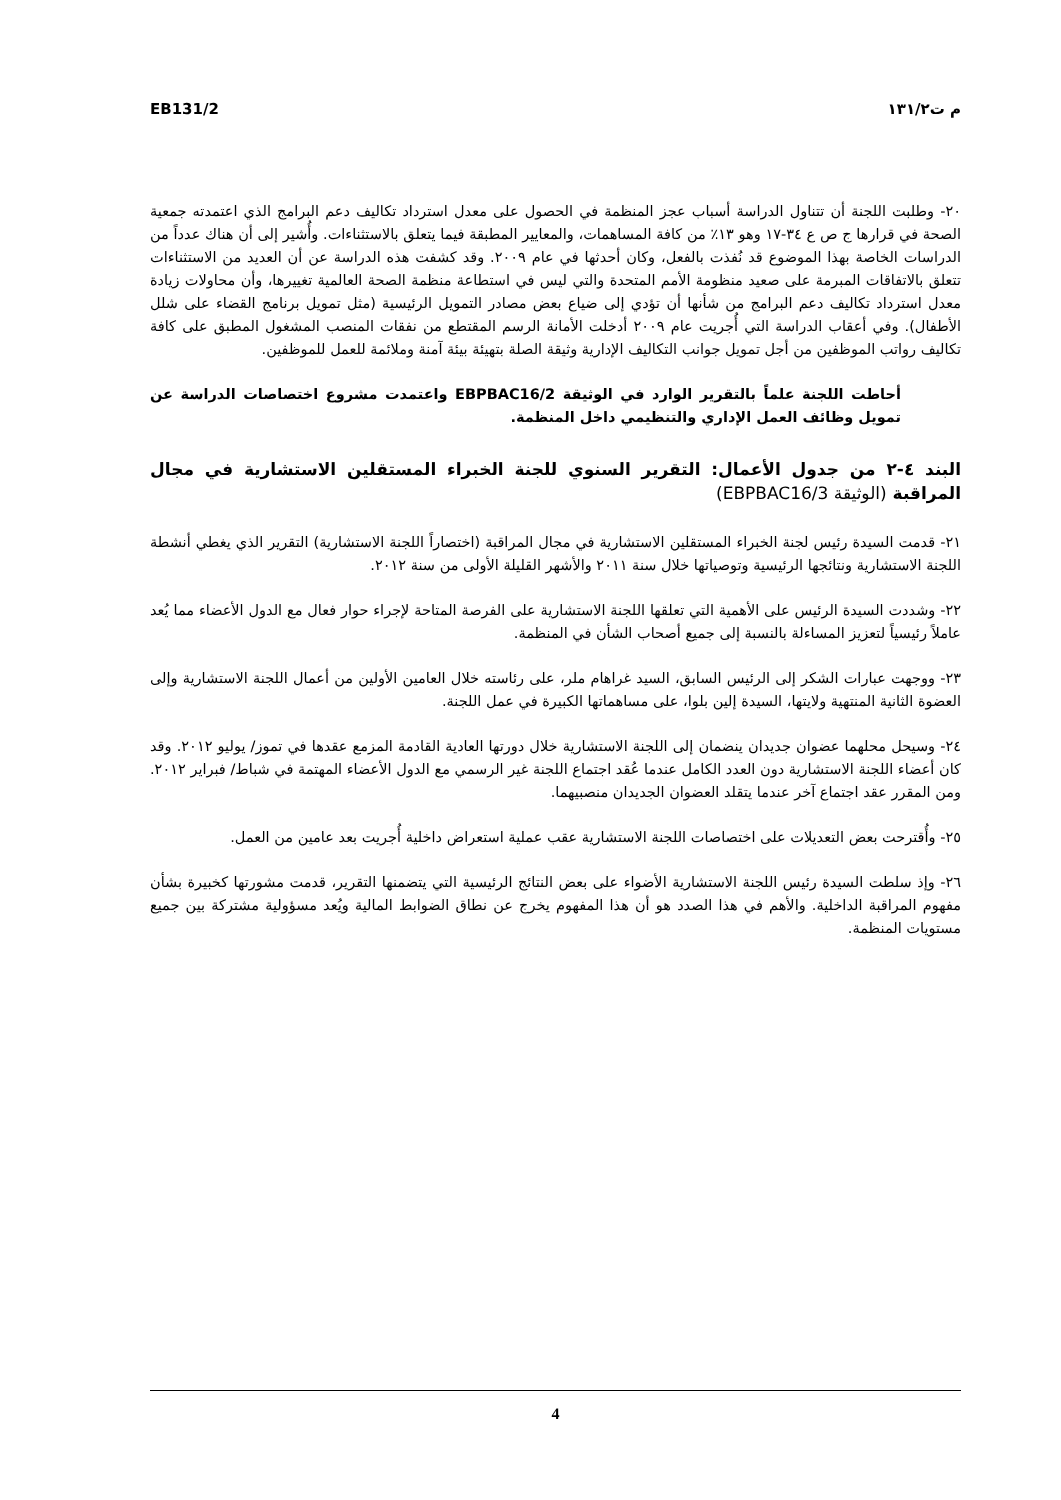EB131/2 م ت١٣١/٢
٢٠- وطلبت اللجنة أن تتناول الدراسة أسباب عجز المنظمة في الحصول على معدل استرداد تكاليف دعم البرامج الذي اعتمدته جمعية الصحة في قرارها ج ص ع ٣٤-١٧ وهو ١٣٪ من كافة المساهمات، والمعايير المطبقة فيما يتعلق بالاستثناءات. وأُشير إلى أن هناك عدداً من الدراسات الخاصة بهذا الموضوع قد نُفذت بالفعل، وكان أحدثها في عام ٢٠٠٩. وقد كشفت هذه الدراسة عن أن العديد من الاستثناءات تتعلق بالاتفاقات المبرمة على صعيد منظومة الأمم المتحدة والتي ليس في استطاعة منظمة الصحة العالمية تغييرها، وأن محاولات زيادة معدل استرداد تكاليف دعم البرامج من شأنها أن تؤدي إلى ضياع بعض مصادر التمويل الرئيسية (مثل تمويل برنامج القضاء على شلل الأطفال). وفي أعقاب الدراسة التي أُجريت عام ٢٠٠٩ أدخلت الأمانة الرسم المقتطع من نفقات المنصب المشغول المطبق على كافة تكاليف رواتب الموظفين من أجل تمويل جوانب التكاليف الإدارية وثيقة الصلة بتهيئة بيئة آمنة وملائمة للعمل للموظفين.
أحاطت اللجنة علماً بالتقرير الوارد في الوثيقة EBPBAC16/2 واعتمدت مشروع اختصاصات الدراسة عن تمويل وظائف العمل الإداري والتنظيمي داخل المنظمة.
البند ٤-٢ من جدول الأعمال: التقرير السنوي للجنة الخبراء المستقلين الاستشارية في مجال المراقبة (الوثيقة EBPBAC16/3)
٢١- قدمت السيدة رئيس لجنة الخبراء المستقلين الاستشارية في مجال المراقبة (اختصاراً اللجنة الاستشارية) التقرير الذي يغطي أنشطة اللجنة الاستشارية ونتائجها الرئيسية وتوصياتها خلال سنة ٢٠١١ والأشهر القليلة الأولى من سنة ٢٠١٢.
٢٢- وشددت السيدة الرئيس على الأهمية التي تعلقها اللجنة الاستشارية على الفرصة المتاحة لإجراء حوار فعال مع الدول الأعضاء مما يُعد عاملاً رئيسياً لتعزيز المساءلة بالنسبة إلى جميع أصحاب الشأن في المنظمة.
٢٣- ووجهت عبارات الشكر إلى الرئيس السابق، السيد غراهام ملر، على رئاسته خلال العامين الأولين من أعمال اللجنة الاستشارية وإلى العضوة الثانية المنتهية ولايتها، السيدة إلين بلوا، على مساهماتها الكبيرة في عمل اللجنة.
٢٤- وسيحل محلهما عضوان جديدان ينضمان إلى اللجنة الاستشارية خلال دورتها العادية القادمة المزمع عقدها في تموز/ يوليو ٢٠١٢. وقد كان أعضاء اللجنة الاستشارية دون العدد الكامل عندما عُقد اجتماع اللجنة غير الرسمي مع الدول الأعضاء المهتمة في شباط/ فبراير ٢٠١٢. ومن المقرر عقد اجتماع آخر عندما يتقلد العضوان الجديدان منصبيهما.
٢٥- وأُقترحت بعض التعديلات على اختصاصات اللجنة الاستشارية عقب عملية استعراض داخلية أُجريت بعد عامين من العمل.
٢٦- وإذ سلطت السيدة رئيس اللجنة الاستشارية الأضواء على بعض النتائج الرئيسية التي يتضمنها التقرير، قدمت مشورتها كخبيرة بشأن مفهوم المراقبة الداخلية. والأهم في هذا الصدد هو أن هذا المفهوم يخرج عن نطاق الضوابط المالية ويُعد مسؤولية مشتركة بين جميع مستويات المنظمة.
4